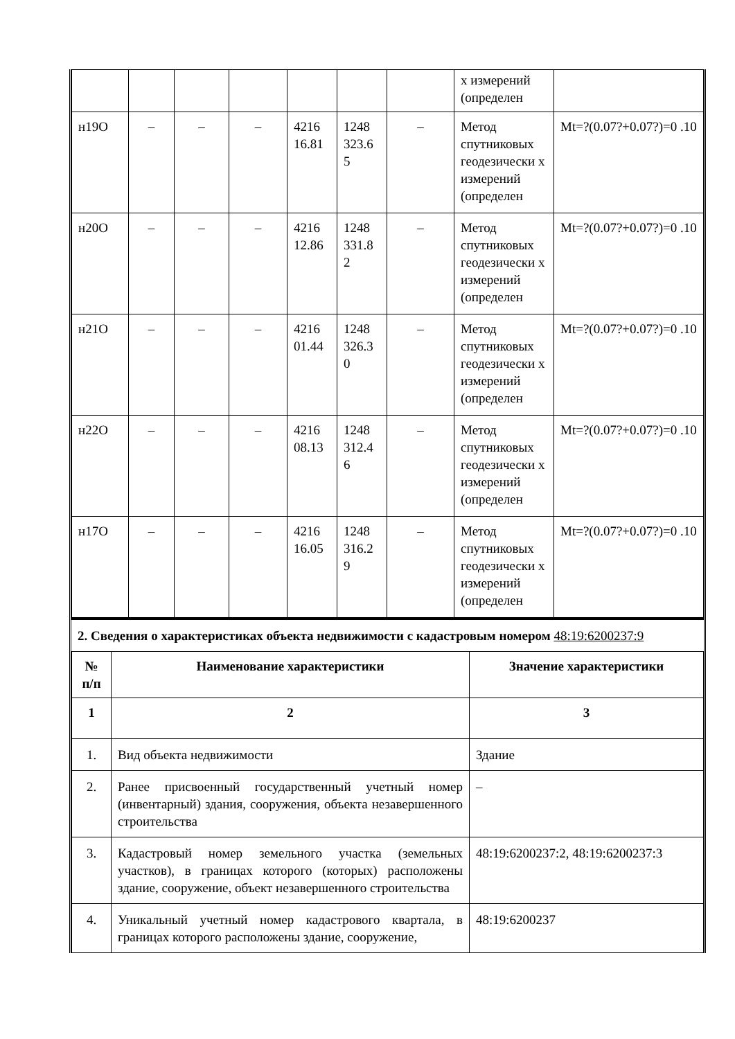| | | | | | | | х измерений (определен | |
| н19О | – | – | – | 4216 16.81 | 1248 323.6 5 | – | Метод спутниковых геодезически х измерений (определен | Mt=?(0.07?+0.07?)=0 .10 |
| н20О | – | – | – | 4216 12.86 | 1248 331.8 2 | – | Метод спутниковых геодезически х измерений (определен | Mt=?(0.07?+0.07?)=0 .10 |
| н21О | – | – | – | 4216 01.44 | 1248 326.3 0 | – | Метод спутниковых геодезически х измерений (определен | Mt=?(0.07?+0.07?)=0 .10 |
| н22О | – | – | – | 4216 08.13 | 1248 312.4 6 | – | Метод спутниковых геодезически х измерений (определен | Mt=?(0.07?+0.07?)=0 .10 |
| н17О | – | – | – | 4216 16.05 | 1248 316.2 9 | – | Метод спутниковых геодезически х измерений (определен | Mt=?(0.07?+0.07?)=0 .10 |
2. Сведения о характеристиках объекта недвижимости с кадастровым номером 48:19:6200237:9
| № п/п | Наименование характеристики | Значение характеристики |
| --- | --- | --- |
| 1 | 2 | 3 |
| 1. | Вид объекта недвижимости | Здание |
| 2. | Ранее присвоенный государственный учетный номер (инвентарный) здания, сооружения, объекта незавершенного строительства | – |
| 3. | Кадастровый номер земельного участка (земельных участков), в границах которого (которых) расположены здание, сооружение, объект незавершенного строительства | 48:19:6200237:2, 48:19:6200237:3 |
| 4. | Уникальный учетный номер кадастрового квартала, в границах которого расположены здание, сооружение, | 48:19:6200237 |